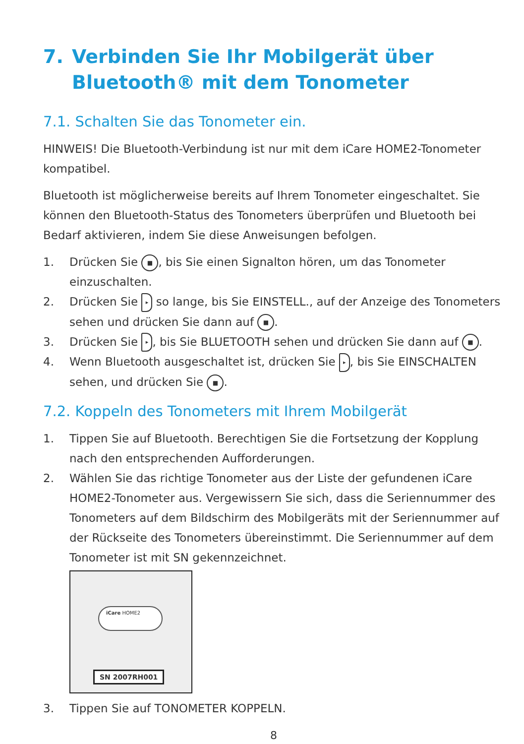7. Verbinden Sie Ihr Mobilgerät über Bluetooth® mit dem Tonometer
7.1. Schalten Sie das Tonometer ein.
HINWEIS! Die Bluetooth-Verbindung ist nur mit dem iCare HOME2-Tonometer kompatibel.
Bluetooth ist möglicherweise bereits auf Ihrem Tonometer eingeschaltet. Sie können den Bluetooth-Status des Tonometers überprüfen und Bluetooth bei Bedarf aktivieren, indem Sie diese Anweisungen befolgen.
1. Drücken Sie ■, bis Sie einen Signalton hören, um das Tonometer einzuschalten.
2. Drücken Sie ▸ so lange, bis Sie EINSTELL., auf der Anzeige des Tonome­ters sehen und drücken Sie dann auf ■.
3. Drücken Sie ▸, bis Sie BLUETOOTH sehen und drücken Sie dann auf ■.
4. Wenn Bluetooth ausgeschaltet ist, drücken Sie ▸, bis Sie EINSCHALTEN sehen, und drücken Sie ■.
7.2. Koppeln des Tonometers mit Ihrem Mobilgerät
1. Tippen Sie auf Bluetooth. Berechtigen Sie die Fortsetzung der Kopplung nach den entsprechenden Aufforderungen.
2. Wählen Sie das richtige Tonometer aus der Liste der gefundenen iCare HOME2-Tonometer aus. Vergewissern Sie sich, dass die Seriennummer des Tonometers auf dem Bildschirm des Mobilgeräts mit der Seriennummer auf der Rückseite des Tonometers übereinstimmt. Die Seriennummer auf dem Tonometer ist mit SN gekennzeichnet.
iCare HOME2
SN 2007RH001
3. Tippen Sie auf TONOMETER KOPPELN.
8